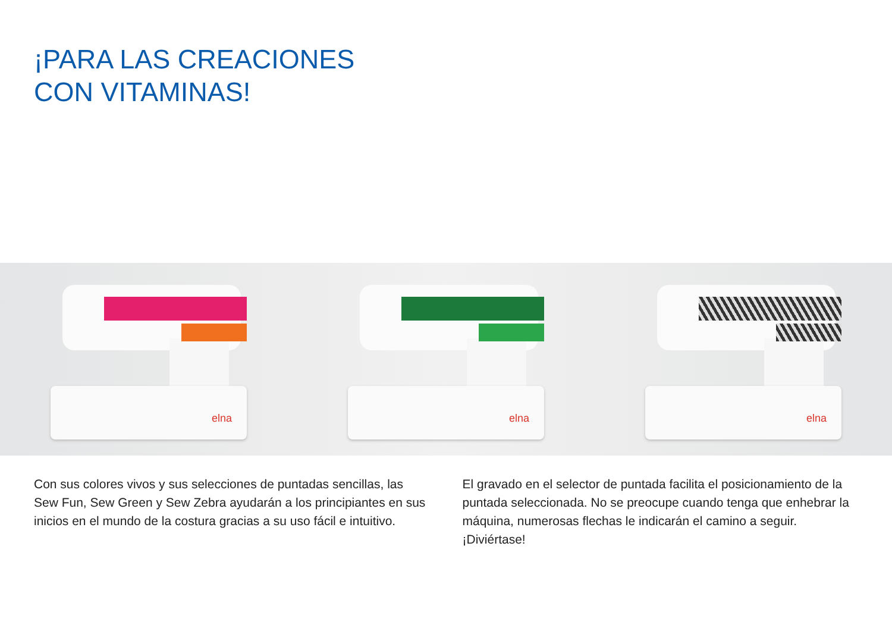¡PARA LAS CREACIONES
CON VITAMINAS!
elna
elna
elna
Con sus colores vivos y sus selecciones de puntadas sencillas, las Sew Fun, Sew Green y Sew Zebra ayudarán a los principiantes en sus inicios en el mundo de la costura gracias a su uso fácil e intuitivo.
El gravado en el selector de puntada facilita el posicionamiento de la puntada seleccionada. No se preocupe cuando tenga que enhebrar la máquina, numerosas flechas le indicarán el camino a seguir. ¡Diviértase!